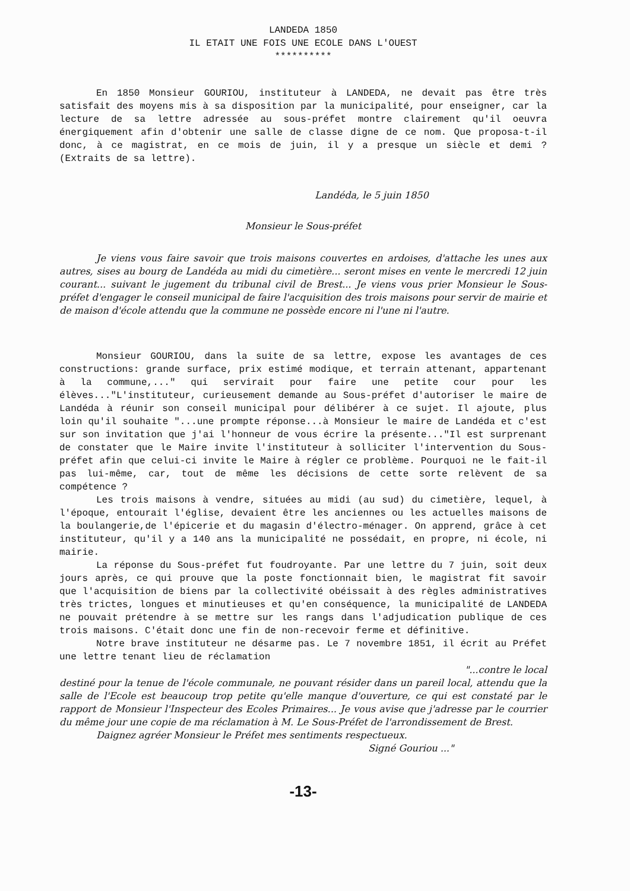LANDEDA 1850
IL ETAIT UNE FOIS UNE ECOLE DANS L'OUEST
**********
En 1850 Monsieur GOURIOU, instituteur à LANDEDA, ne devait pas être très satisfait des moyens mis à sa disposition par la municipalité, pour enseigner, car la lecture de sa lettre adressée au sous-préfet montre clairement qu'il oeuvra énergiquement afin d'obtenir une salle de classe digne de ce nom. Que proposa-t-il donc, à ce magistrat, en ce mois de juin, il y a presque un siècle et demi ? (Extraits de sa lettre).
Landéda, le 5 juin 1850
Monsieur le Sous-préfet
Je viens vous faire savoir que trois maisons couvertes en ardoises, d'attache les unes aux autres, sises au bourg de Landéda au midi du cimetière... seront mises en vente le mercredi 12 juin courant... suivant le jugement du tribunal civil de Brest... Je viens vous prier Monsieur le Sous-préfet d'engager le conseil municipal de faire l'acquisition des trois maisons pour servir de mairie et de maison d'école attendu que la commune ne possède encore ni l'une ni l'autre.
Monsieur GOURIOU, dans la suite de sa lettre, expose les avantages de ces constructions: grande surface, prix estimé modique, et terrain attenant, appartenant à la commune,..." qui servirait pour faire une petite cour pour les élèves..."L'instituteur, curieusement demande au Sous-préfet d'autoriser le maire de Landéda à réunir son conseil municipal pour délibérer à ce sujet. Il ajoute, plus loin qu'il souhaite "...une prompte réponse...à Monsieur le maire de Landéda et c'est sur son invitation que j'ai l'honneur de vous écrire la présente..."Il est surprenant de constater que le Maire invite l'instituteur à solliciter l'intervention du Sous-préfet afin que celui-ci invite le Maire à régler ce problème. Pourquoi ne le fait-il pas lui-même, car, tout de même les décisions de cette sorte relèvent de sa compétence ?
Les trois maisons à vendre, situées au midi (au sud) du cimetière, lequel, à l'époque, entourait l'église, devaient être les anciennes ou les actuelles maisons de la boulangerie,de l'épicerie et du magasin d'électro-ménager. On apprend, grâce à cet instituteur, qu'il y a 140 ans la municipalité ne possédait, en propre, ni école, ni mairie.
La réponse du Sous-préfet fut foudroyante. Par une lettre du 7 juin, soit deux jours après, ce qui prouve que la poste fonctionnait bien, le magistrat fit savoir que l'acquisition de biens par la collectivité obéissait à des règles administratives très trictes, longues et minutieuses et qu'en conséquence, la municipalité de LANDEDA ne pouvait prétendre à se mettre sur les rangs dans l'adjudication publique de ces trois maisons. C'était donc une fin de non-recevoir ferme et définitive.
Notre brave instituteur ne désarme pas. Le 7 novembre 1851, il écrit au Préfet une lettre tenant lieu de réclamation
"...contre le local
destiné pour la tenue de l'école communale, ne pouvant résider dans un pareil local, attendu que la salle de l'Ecole est beaucoup trop petite qu'elle manque d'ouverture, ce qui est constaté par le rapport de Monsieur l'Inspecteur des Ecoles Primaires... Je vous avise que j'adresse par le courrier du même jour une copie de ma réclamation à M. Le Sous-Préfet de l'arrondissement de Brest.
Daignez agréer Monsieur le Préfet mes sentiments respectueux.
Signé Gouriou ..."
-13-